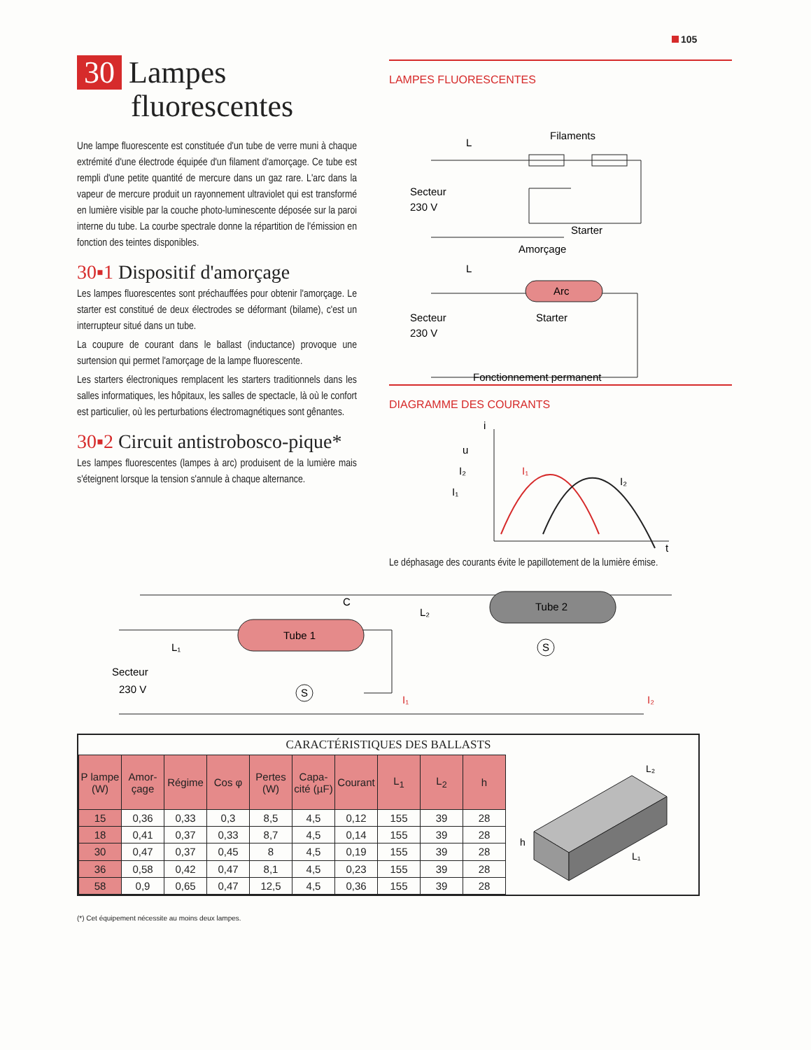105
30 Lampes
fluorescentes
Une lampe fluorescente est constituée d'un tube de verre muni à chaque extrémité d'une électrode équipée d'un filament d'amorçage. Ce tube est rempli d'une petite quantité de mercure dans un gaz rare. L'arc dans la vapeur de mercure produit un rayonnement ultraviolet qui est transformé en lumière visible par la couche photo-luminescente déposée sur la paroi interne du tube. La courbe spectrale donne la répartition de l'émission en fonction des teintes disponibles.
30▪1 Dispositif d'amorçage
Les lampes fluorescentes sont préchauffées pour obtenir l'amorçage. Le starter est constitué de deux électrodes se déformant (bilame), c'est un interrupteur situé dans un tube.
La coupure de courant dans le ballast (inductance) provoque une surtension qui permet l'amorçage de la lampe fluorescente.
Les starters électroniques remplacent les starters traditionnels dans les salles informatiques, les hôpitaux, les salles de spectacle, là où le confort est particulier, où les perturbations électromagnétiques sont gênantes.
30▪2 Circuit antistrobosco-pique*
Les lampes fluorescentes (lampes à arc) produisent de la lumière mais s'éteignent lorsque la tension s'annule à chaque alternance.
LAMPES FLUORESCENTES
Filaments
L
Secteur
230 V
Starter
Amorçage
L
Arc
Secteur
230 V
Starter
Fonctionnement permanent
DIAGRAMME DES COURANTS
i
t
u
I₂
I₁
I₁
I₂
Le déphasage des courants évite le papillotement de la lumière émise.
Tube 1
Tube 2
C
L₁
L₂
Secteur
230 V
S
S
I₁
I₂
CARACTÉRISTIQUES DES BALLASTS
| P lampe (W) | Amor-çage | Régime | Cos φ | Pertes (W) | Capa-cité (µF) | Courant | L<sub>1</sub> | L<sub>2</sub> | h |
| --- | --- | --- | --- | --- | --- | --- | --- | --- | --- |
| 15 | 0,36 | 0,33 | 0,3 | 8,5 | 4,5 | 0,12 | 155 | 39 | 28 |
| 18 | 0,41 | 0,37 | 0,33 | 8,7 | 4,5 | 0,14 | 155 | 39 | 28 |
| 30 | 0,47 | 0,37 | 0,45 | 8 | 4,5 | 0,19 | 155 | 39 | 28 |
| 36 | 0,58 | 0,42 | 0,47 | 8,1 | 4,5 | 0,23 | 155 | 39 | 28 |
| 58 | 0,9 | 0,65 | 0,47 | 12,5 | 4,5 | 0,36 | 155 | 39 | 28 |
L₂
h
L₁
(*) Cet équipement nécessite au moins deux lampes.